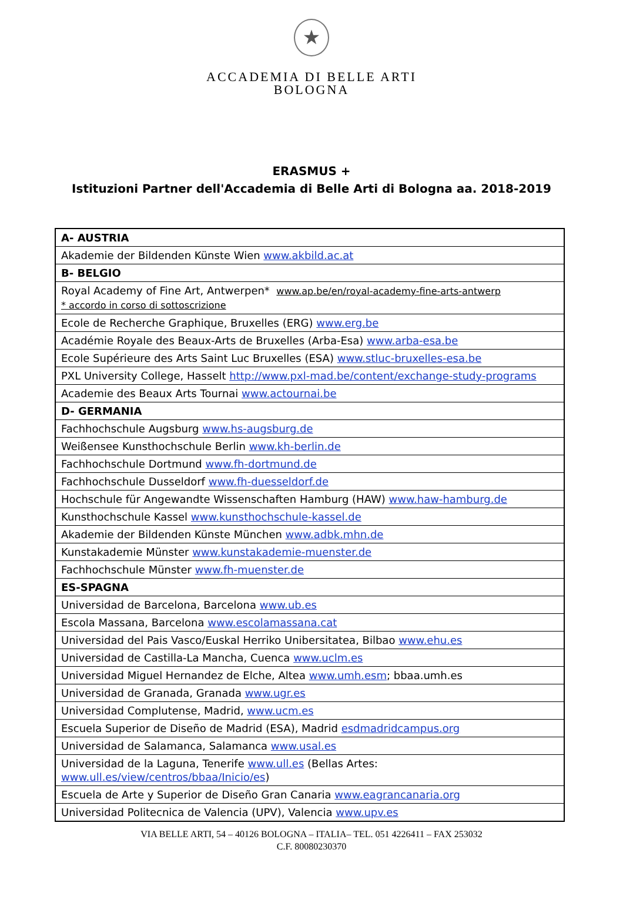★
ACCADEMIA DI BELLE ARTI
BOLOGNA
ERASMUS +
Istituzioni Partner dell'Accademia di Belle Arti di Bologna aa. 2018-2019
| A- AUSTRIA |
| Akademie der Bildenden Künste Wien www.akbild.ac.at |
| B- BELGIO |
| Royal Academy of Fine Art, Antwerpen* www.ap.be/en/royal-academy-fine-arts-antwerp * accordo in corso di sottoscrizione |
| Ecole de Recherche Graphique, Bruxelles (ERG) www.erg.be |
| Académie Royale des Beaux-Arts de Bruxelles (Arba-Esa) www.arba-esa.be |
| Ecole Supérieure des Arts Saint Luc Bruxelles (ESA) www.stluc-bruxelles-esa.be |
| PXL University College, Hasselt http://www.pxl-mad.be/content/exchange-study-programs |
| Academie des Beaux Arts Tournai www.actournai.be |
| D- GERMANIA |
| Fachhochschule Augsburg www.hs-augsburg.de |
| Weißensee Kunsthochschule Berlin www.kh-berlin.de |
| Fachhochschule Dortmund www.fh-dortmund.de |
| Fachhochschule Dusseldorf www.fh-duesseldorf.de |
| Hochschule für Angewandte Wissenschaften Hamburg (HAW) www.haw-hamburg.de |
| Kunsthochschule Kassel www.kunsthochschule-kassel.de |
| Akademie der Bildenden Künste München www.adbk.mhn.de |
| Kunstakademie Münster www.kunstakademie-muenster.de |
| Fachhochschule Münster www.fh-muenster.de |
| ES-SPAGNA |
| Universidad de Barcelona, Barcelona www.ub.es |
| Escola Massana, Barcelona www.escolamassana.cat |
| Universidad del Pais Vasco/Euskal Herriko Unibersitatea, Bilbao www.ehu.es |
| Universidad de Castilla-La Mancha, Cuenca www.uclm.es |
| Universidad Miguel Hernandez de Elche, Altea www.umh.esm ; bbaa.umh.es |
| Universidad de Granada, Granada www.ugr.es |
| Universidad Complutense, Madrid, www.ucm.es |
| Escuela Superior de Diseño de Madrid (ESA), Madrid esdmadridcampus.org |
| Universidad de Salamanca, Salamanca www.usal.es |
| Universidad de la Laguna, Tenerife www.ull.es (Bellas Artes: www.ull.es/view/centros/bbaa/Inicio/es ) |
| Escuela de Arte y Superior de Diseño Gran Canaria www.eagrancanaria.org |
| Universidad Politecnica de Valencia (UPV), Valencia www.upv.es |
VIA BELLE ARTI, 54 – 40126 BOLOGNA – ITALIA– TEL. 051 4226411 – FAX 253032
C.F. 80080230370